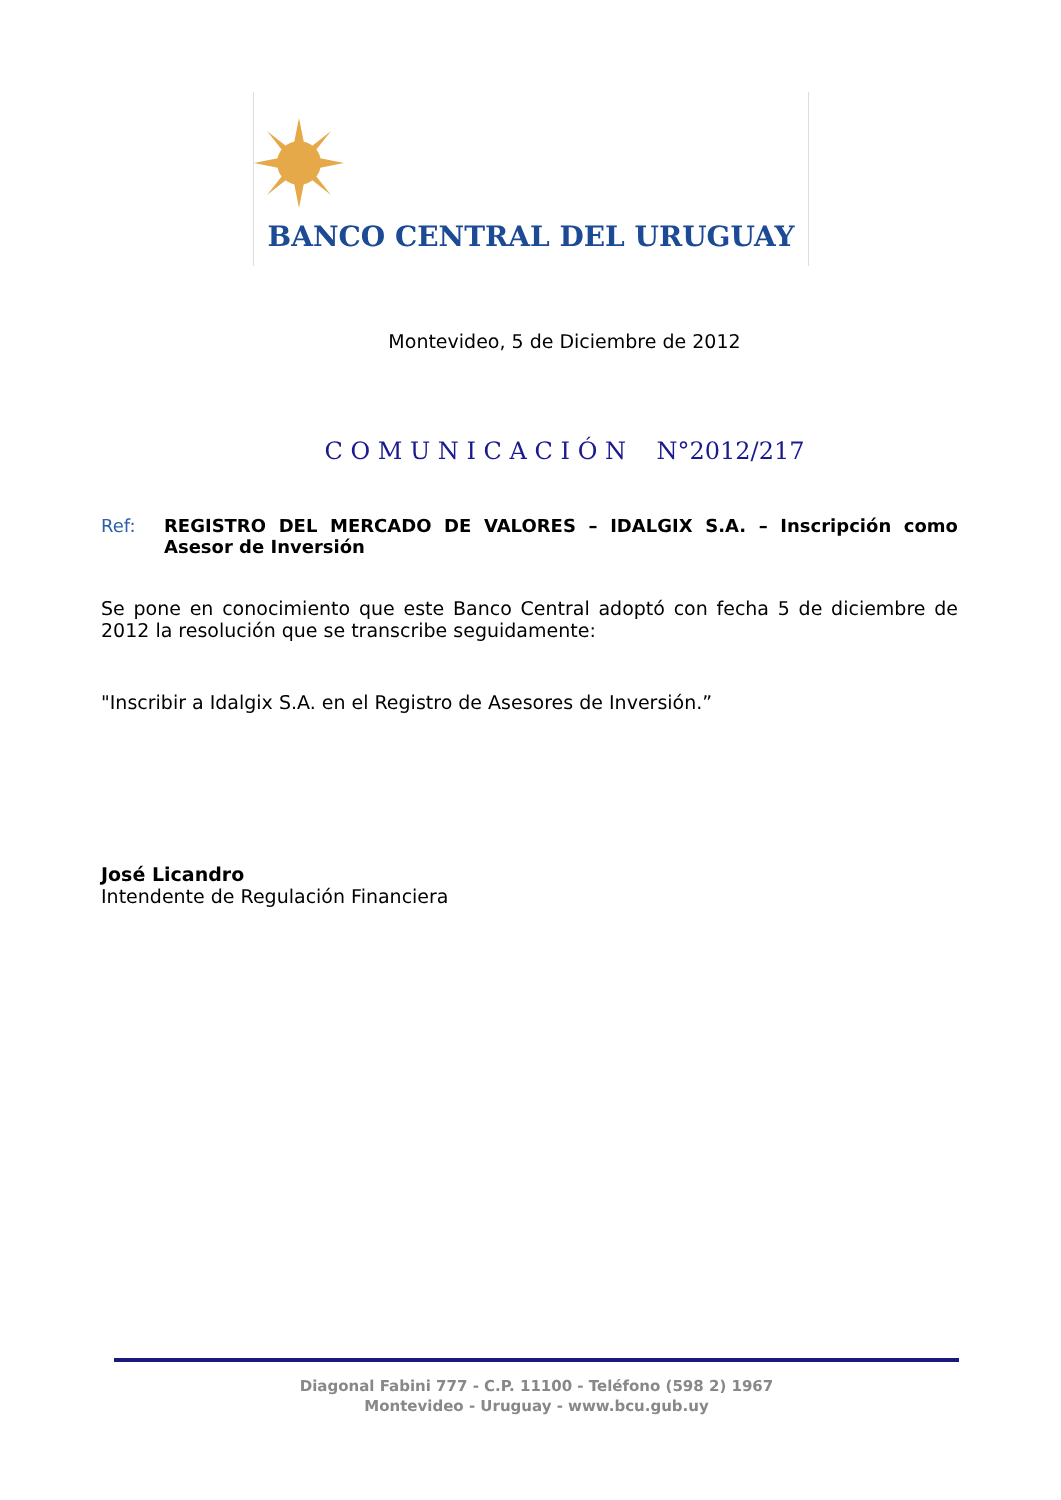BANCO CENTRAL DEL URUGUAY
Montevideo, 5 de Diciembre de 2012
C O M U N I C A C I Ó N N°2012/217
Ref: REGISTRO DEL MERCADO DE VALORES – IDALGIX S.A. – Inscripción como Asesor de Inversión
Se pone en conocimiento que este Banco Central adoptó con fecha 5 de diciembre de 2012 la resolución que se transcribe seguidamente:
"Inscribir a Idalgix S.A. en el Registro de Asesores de Inversión.”
José Licandro
Intendente de Regulación Financiera
Diagonal Fabini 777 - C.P. 11100 - Teléfono (598 2) 1967
Montevideo - Uruguay - www.bcu.gub.uy